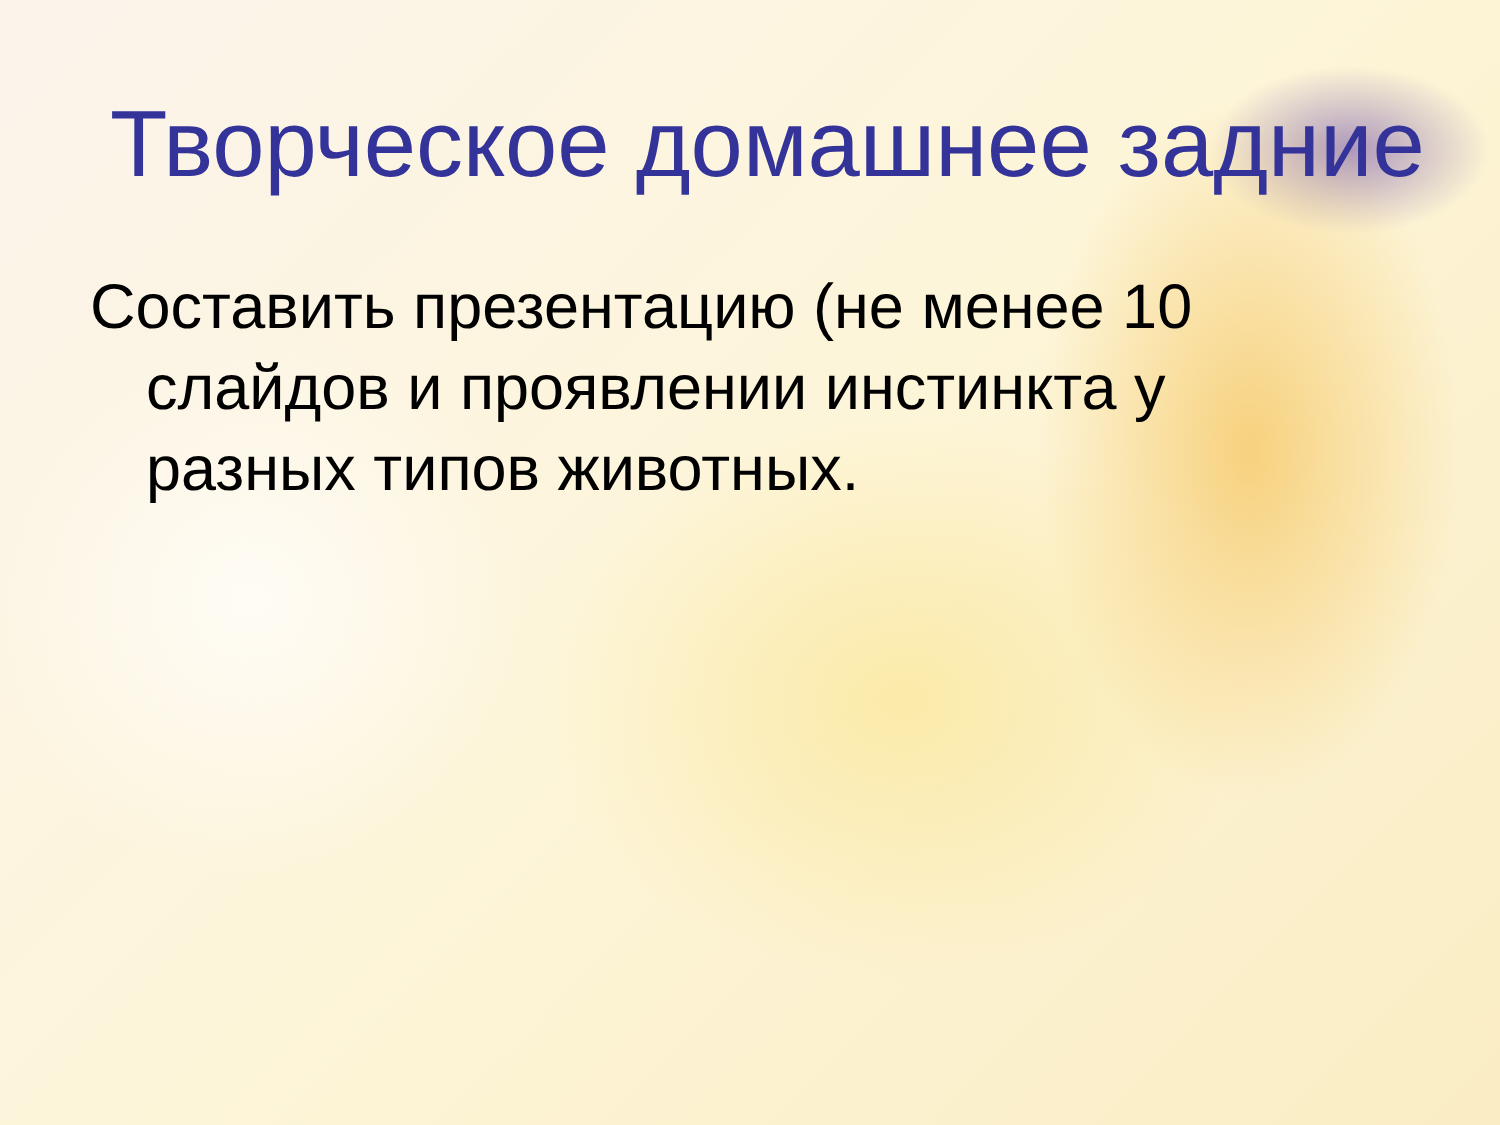Творческое домашнее задние
Составить презентацию (не менее 10 слайдов и проявлении инстинкта у разных типов животных.